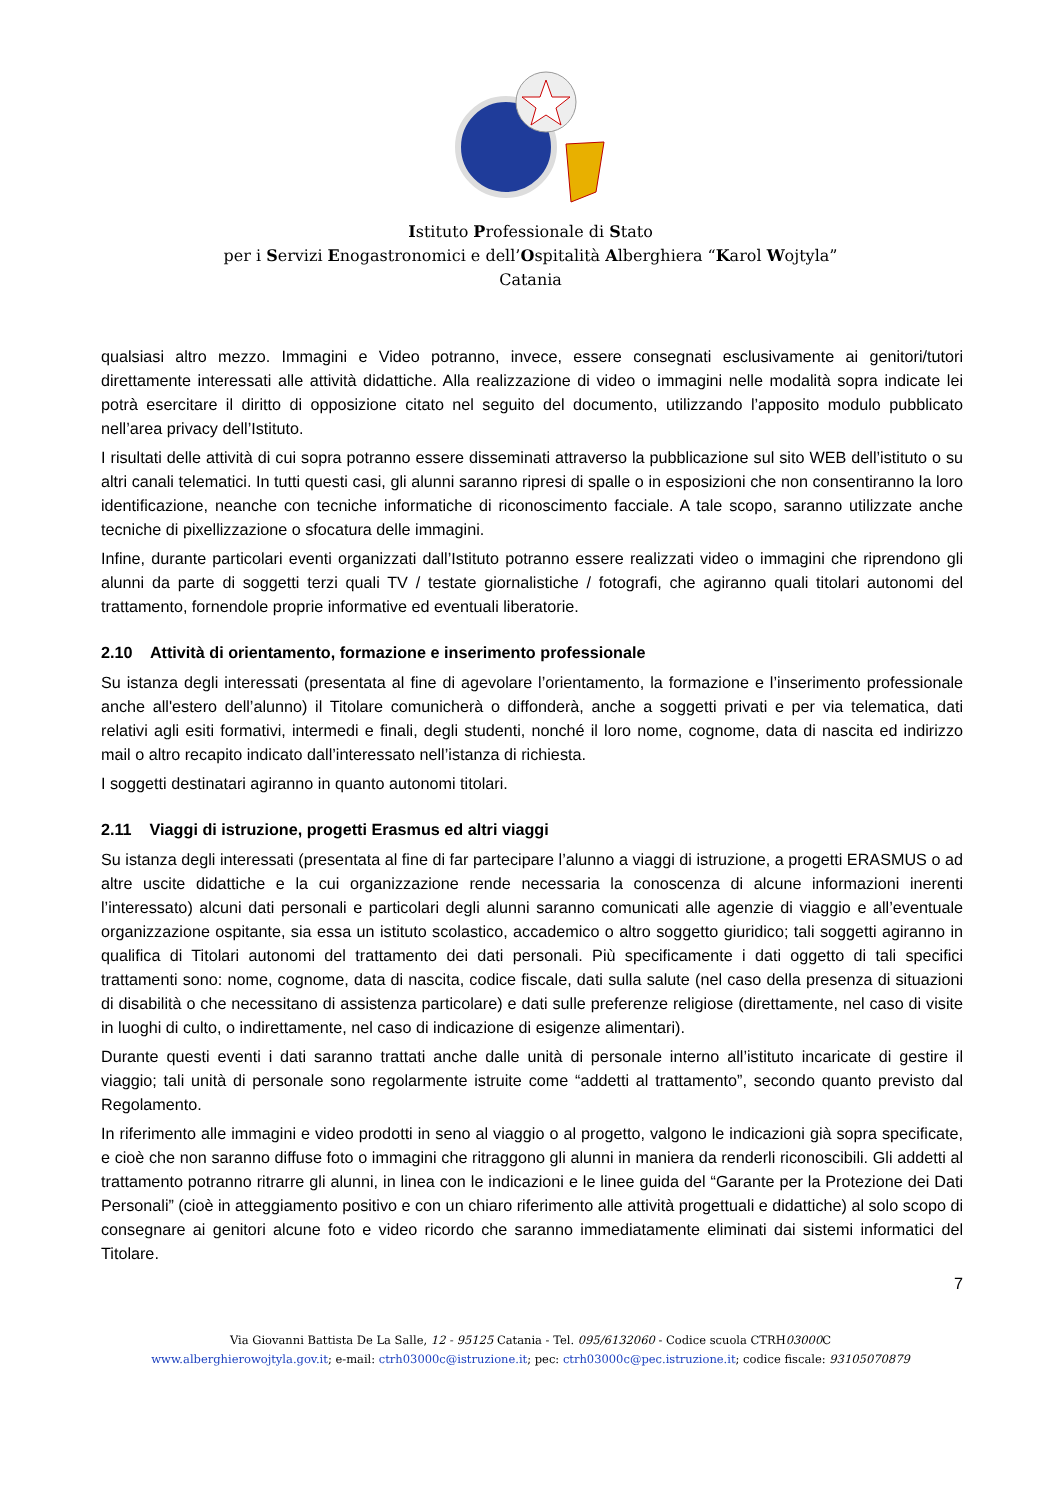Istituto Professionale di Stato
per i Servizi Enogastronomici e dell’Ospitalità Alberghiera “Karol Wojtyla”
Catania
qualsiasi altro mezzo. Immagini e Video potranno, invece, essere consegnati esclusivamente ai genitori/tutori direttamente interessati alle attività didattiche. Alla realizzazione di video o immagini nelle modalità sopra indicate lei potrà esercitare il diritto di opposizione citato nel seguito del documento, utilizzando l’apposito modulo pubblicato nell’area privacy dell’Istituto.
I risultati delle attività di cui sopra potranno essere disseminati attraverso la pubblicazione sul sito WEB dell’istituto o su altri canali telematici. In tutti questi casi, gli alunni saranno ripresi di spalle o in esposizioni che non consentiranno la loro identificazione, neanche con tecniche informatiche di riconoscimento facciale. A tale scopo, saranno utilizzate anche tecniche di pixellizzazione o sfocatura delle immagini.
Infine, durante particolari eventi organizzati dall’Istituto potranno essere realizzati video o immagini che riprendono gli alunni da parte di soggetti terzi quali TV / testate giornalistiche / fotografi, che agiranno quali titolari autonomi del trattamento, fornendole proprie informative ed eventuali liberatorie.
2.10 Attività di orientamento, formazione e inserimento professionale
Su istanza degli interessati (presentata al fine di agevolare l’orientamento, la formazione e l’inserimento professionale anche all'estero dell’alunno) il Titolare comunicherà o diffonderà, anche a soggetti privati e per via telematica, dati relativi agli esiti formativi, intermedi e finali, degli studenti, nonché il loro nome, cognome, data di nascita ed indirizzo mail o altro recapito indicato dall’interessato nell’istanza di richiesta.
I soggetti destinatari agiranno in quanto autonomi titolari.
2.11 Viaggi di istruzione, progetti Erasmus ed altri viaggi
Su istanza degli interessati (presentata al fine di far partecipare l’alunno a viaggi di istruzione, a progetti ERASMUS o ad altre uscite didattiche e la cui organizzazione rende necessaria la conoscenza di alcune informazioni inerenti l’interessato) alcuni dati personali e particolari degli alunni saranno comunicati alle agenzie di viaggio e all’eventuale organizzazione ospitante, sia essa un istituto scolastico, accademico o altro soggetto giuridico; tali soggetti agiranno in qualifica di Titolari autonomi del trattamento dei dati personali. Più specificamente i dati oggetto di tali specifici trattamenti sono: nome, cognome, data di nascita, codice fiscale, dati sulla salute (nel caso della presenza di situazioni di disabilità o che necessitano di assistenza particolare) e dati sulle preferenze religiose (direttamente, nel caso di visite in luoghi di culto, o indirettamente, nel caso di indicazione di esigenze alimentari).
Durante questi eventi i dati saranno trattati anche dalle unità di personale interno all’istituto incaricate di gestire il viaggio; tali unità di personale sono regolarmente istruite come “addetti al trattamento”, secondo quanto previsto dal Regolamento.
In riferimento alle immagini e video prodotti in seno al viaggio o al progetto, valgono le indicazioni già sopra specificate, e cioè che non saranno diffuse foto o immagini che ritraggono gli alunni in maniera da renderli riconoscibili. Gli addetti al trattamento potranno ritrarre gli alunni, in linea con le indicazioni e le linee guida del “Garante per la Protezione dei Dati Personali” (cioè in atteggiamento positivo e con un chiaro riferimento alle attività progettuali e didattiche) al solo scopo di consegnare ai genitori alcune foto e video ricordo che saranno immediatamente eliminati dai sistemi informatici del Titolare.
7
Via Giovanni Battista De La Salle, 12 - 95125 Catania - Tel. 095/6132060 - Codice scuola CTRH03000 C
www.alberghierowojtyla.gov.it; e-mail: ctrh03000c@istruzione.it; pec: ctrh03000c@pec.istruzione.it; codice fiscale: 93105070879